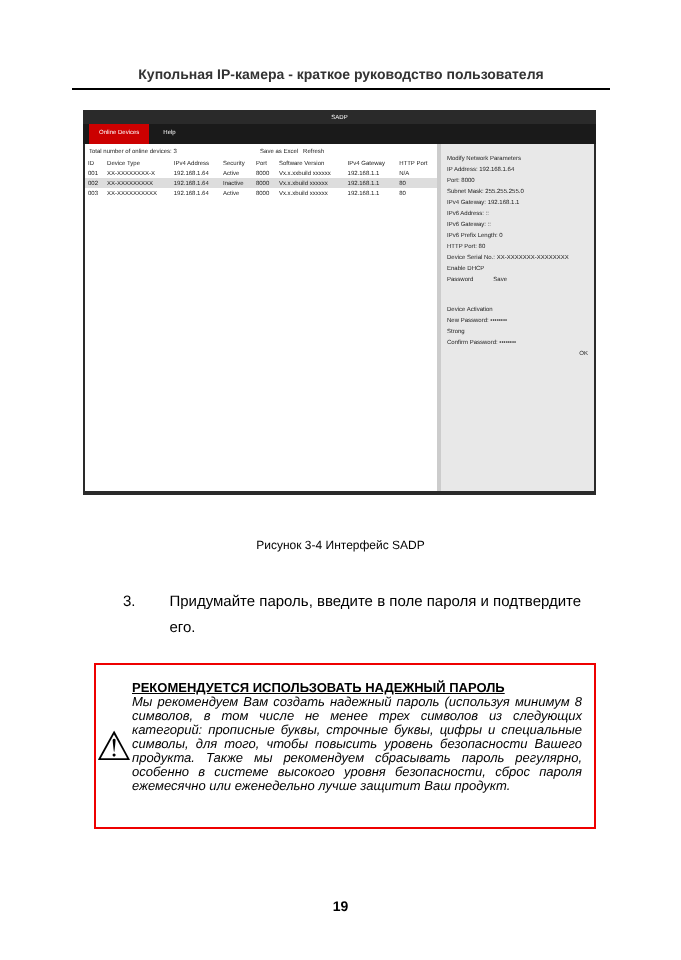Купольная IP-камера - краткое руководство пользователя
SADP
Online Devices Help
Total number of online devices: 3 Save as Excel Refresh
| ID | Device Type | IPv4 Address | Security | Port | Software Version | IPv4 Gateway | HTTP Port |
| --- | --- | --- | --- | --- | --- | --- | --- |
| 001 | XX-XXXXXXXX-X | 192.168.1.64 | Active | 8000 | Vx.x.xxbuild xxxxxx | 192.168.1.1 | N/A |
| 002 | XX-XXXXXXXXX | 192.168.1.64 | Inactive | 8000 | Vx.x.xbuild xxxxxx | 192.168.1.1 | 80 |
| 003 | XX-XXXXXXXXXX | 192.168.1.64 | Active | 8000 | Vx.x.xbuild xxxxxx | 192.168.1.1 | 80 |
Modify Network Parameters
IP Address: 192.168.1.64
Port: 8000
Subnet Mask: 255.255.255.0
IPv4 Gateway: 192.168.1.1
IPv6 Address: ::
IPv6 Gateway: ::
IPv6 Prefix Length: 0
HTTP Port: 80
Device Serial No.: XX-XXXXXXX-XXXXXXXX
Enable DHCP
Password Save
Device Activation
New Password: ••••••••
Strong
Confirm Password: ••••••••
OK
Рисунок 3-4 Интерфейс SADP
3. Придумайте пароль, введите в поле пароля и подтвердите его.
⚠
РЕКОМЕНДУЕТСЯ ИСПОЛЬЗОВАТЬ НАДЕЖНЫЙ ПАРОЛЬ
Мы рекомендуем Вам создать надежный пароль (используя минимум 8 символов, в том числе не менее трех символов из следующих категорий: прописные буквы, строчные буквы, цифры и специальные символы, для того, чтобы повысить уровень безопасности Вашего продукта. Также мы рекомендуем сбрасывать пароль регулярно, особенно в системе высокого уровня безопасности, сброс пароля ежемесячно или еженедельно лучше защитит Ваш продукт.
19